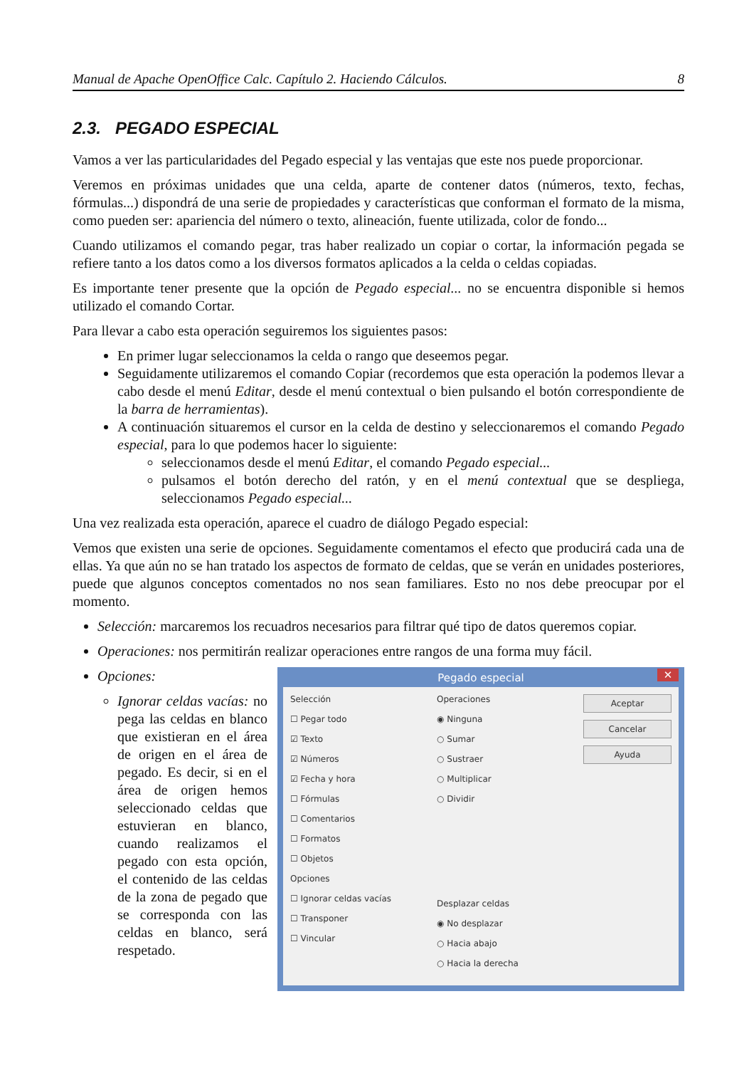Manual de Apache OpenOffice Calc. Capítulo 2. Haciendo Cálculos. 8
2.3. PEGADO ESPECIAL
Vamos a ver las particularidades del Pegado especial y las ventajas que este nos puede proporcionar.
Veremos en próximas unidades que una celda, aparte de contener datos (números, texto, fechas, fórmulas...) dispondrá de una serie de propiedades y características que conforman el formato de la misma, como pueden ser: apariencia del número o texto, alineación, fuente utilizada, color de fondo...
Cuando utilizamos el comando pegar, tras haber realizado un copiar o cortar, la información pegada se refiere tanto a los datos como a los diversos formatos aplicados a la celda o celdas copiadas.
Es importante tener presente que la opción de Pegado especial... no se encuentra disponible si hemos utilizado el comando Cortar.
Para llevar a cabo esta operación seguiremos los siguientes pasos:
En primer lugar seleccionamos la celda o rango que deseemos pegar.
Seguidamente utilizaremos el comando Copiar (recordemos que esta operación la podemos llevar a cabo desde el menú Editar, desde el menú contextual o bien pulsando el botón correspondiente de la barra de herramientas).
A continuación situaremos el cursor en la celda de destino y seleccionaremos el comando Pegado especial, para lo que podemos hacer lo siguiente:
seleccionamos desde el menú Editar, el comando Pegado especial...
pulsamos el botón derecho del ratón, y en el menú contextual que se despliega, seleccionamos Pegado especial...
Una vez realizada esta operación, aparece el cuadro de diálogo Pegado especial:
Vemos que existen una serie de opciones. Seguidamente comentamos el efecto que producirá cada una de ellas. Ya que aún no se han tratado los aspectos de formato de celdas, que se verán en unidades posteriores, puede que algunos conceptos comentados no nos sean familiares. Esto no nos debe preocupar por el momento.
Selección: marcaremos los recuadros necesarios para filtrar qué tipo de datos queremos copiar.
Operaciones: nos permitirán realizar operaciones entre rangos de una forma muy fácil.
Opciones:
Ignorar celdas vacías: no pega las celdas en blanco que existieran en el área de origen en el área de pegado. Es decir, si en el área de origen hemos seleccionado celdas que estuvieran en blanco, cuando realizamos el pegado con esta opción, el contenido de las celdas de la zona de pegado que se corresponda con las celdas en blanco, será respetado.
Pegado especial ✕
Selección
☐ Pegar todo
☑ Texto
☑ Números
☑ Fecha y hora
☐ Fórmulas
☐ Comentarios
☐ Formatos
☐ Objetos
Opciones
☐ Ignorar celdas vacías
☐ Transponer
☐ Vincular
Operaciones
◉ Ninguna
○ Sumar
○ Sustraer
○ Multiplicar
○ Dividir
Desplazar celdas
◉ No desplazar
○ Hacia abajo
○ Hacia la derecha
Aceptar
Cancelar
Ayuda